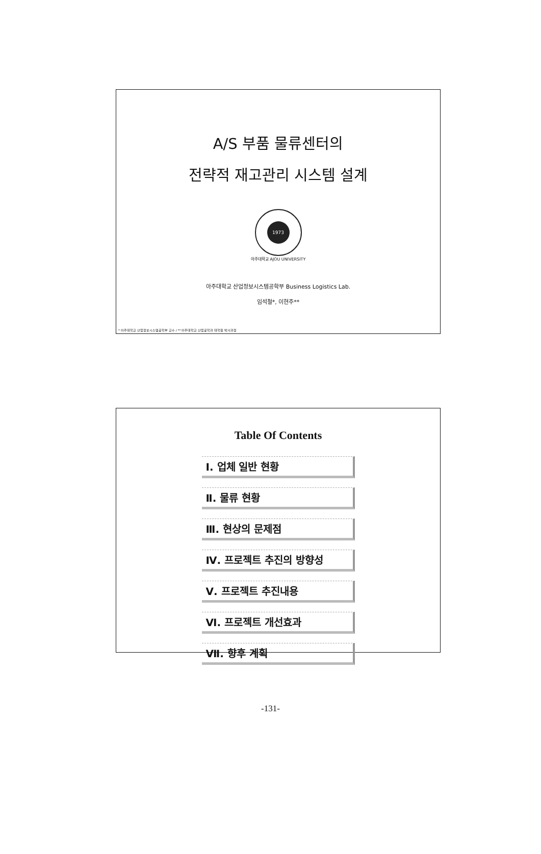A/S 부품 물류센터의
전략적 재고관리 시스템 설계
1973
아주대학교 AJOU UNIVERSITY
아주대학교 산업정보시스템공학부 Business Logistics Lab.
임석철*, 이현주**
* 아주대학교 산업정보시스템공학부 교수 / ** 아주대학교 산업공학과 대학원 박사과정
Table Of Contents
Ⅰ. 업체 일반 현황
Ⅱ. 물류 현황
Ⅲ. 현상의 문제점
Ⅳ. 프로젝트 추진의 방향성
Ⅴ. 프로젝트 추진내용
Ⅵ. 프로젝트 개선효과
Ⅶ. 향후 계획
-131-